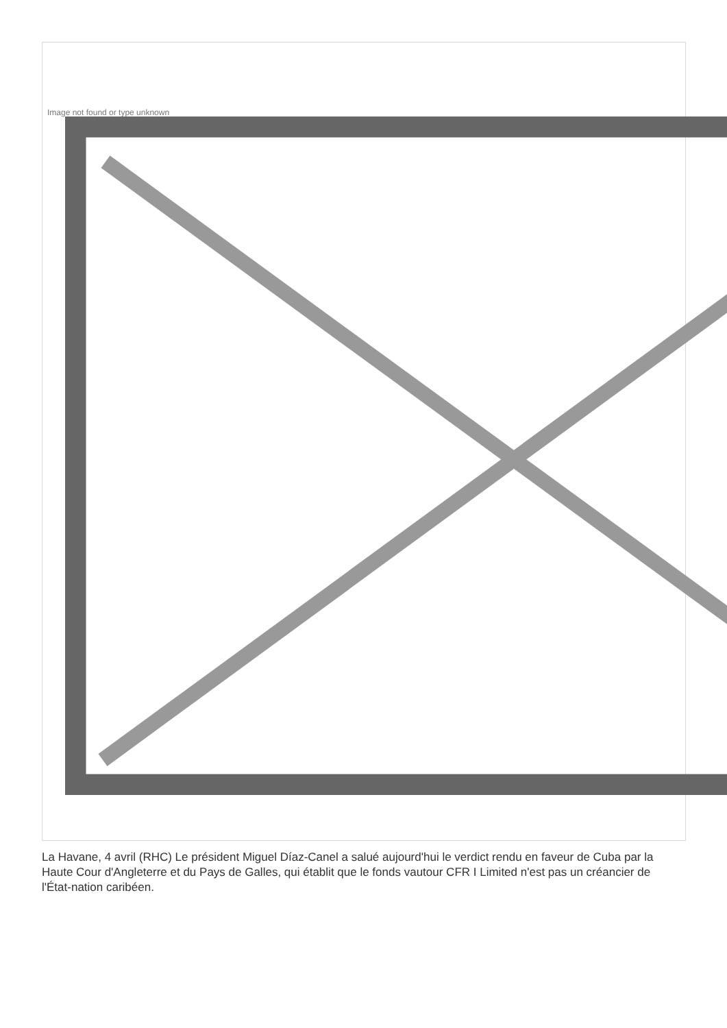Image not found or type unknown
La Havane, 4 avril (RHC) Le président Miguel Díaz-Canel a salué aujourd'hui le verdict rendu en faveur de Cuba par la Haute Cour d'Angleterre et du Pays de Galles, qui établit que le fonds vautour CFR I Limited n'est pas un créancier de l'État-nation caribéen.